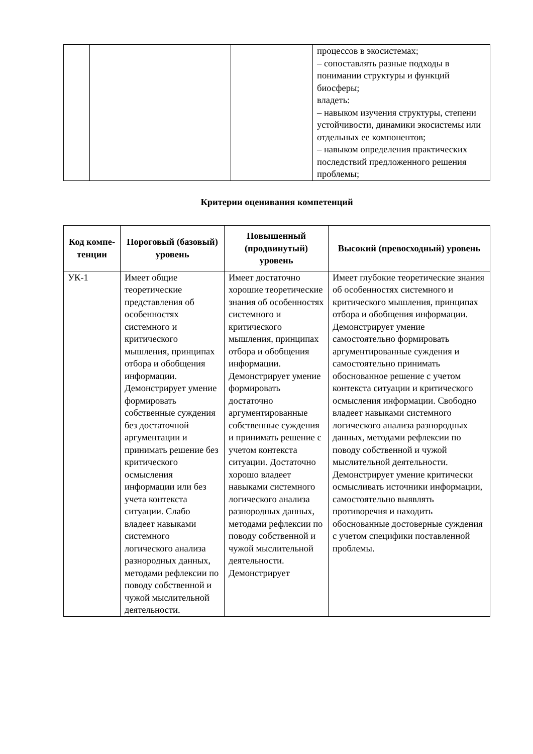| | | | процессов в экосистемах; – сопоставлять разные подходы в понимании структуры и функций биосферы; владеть: – навыком изучения структуры, степени устойчивости, динамики экосистемы или отдельных ее компонентов; – навыком определения практических последствий предложенного решения проблемы; |
Критерии оценивания компетенций
| Код компе-тенции | Пороговый (базовый) уровень | Повышенный (продвинутый) уровень | Высокий (превосходный) уровень |
| --- | --- | --- | --- |
| УК-1 | Имеет общие теоретические представления об особенностях системного и критического мышления, принципах отбора и обобщения информации. Демонстрирует умение формировать собственные суждения без достаточной аргументации и принимать решение без критического осмысления информации или без учета контекста ситуации. Слабо владеет навыками системного логического анализа разнородных данных, методами рефлексии по поводу собственной и чужой мыслительной деятельности. | Имеет достаточно хорошие теоретические знания об особенностях системного и критического мышления, принципах отбора и обобщения информации. Демонстрирует умение формировать достаточно аргументированные собственные суждения и принимать решение с учетом контекста ситуации. Достаточно хорошо владеет навыками системного логического анализа разнородных данных, методами рефлексии по поводу собственной и чужой мыслительной деятельности. Демонстрирует | Имеет глубокие теоретические знания об особенностях системного и критического мышления, принципах отбора и обобщения информации. Демонстрирует умение самостоятельно формировать аргументированные суждения и самостоятельно принимать обоснованное решение с учетом контекста ситуации и критического осмысления информации. Свободно владеет навыками системного логического анализа разнородных данных, методами рефлексии по поводу собственной и чужой мыслительной деятельности. Демонстрирует умение критически осмысливать источники информации, самостоятельно выявлять противоречия и находить обоснованные достоверные суждения с учетом специфики поставленной проблемы. |